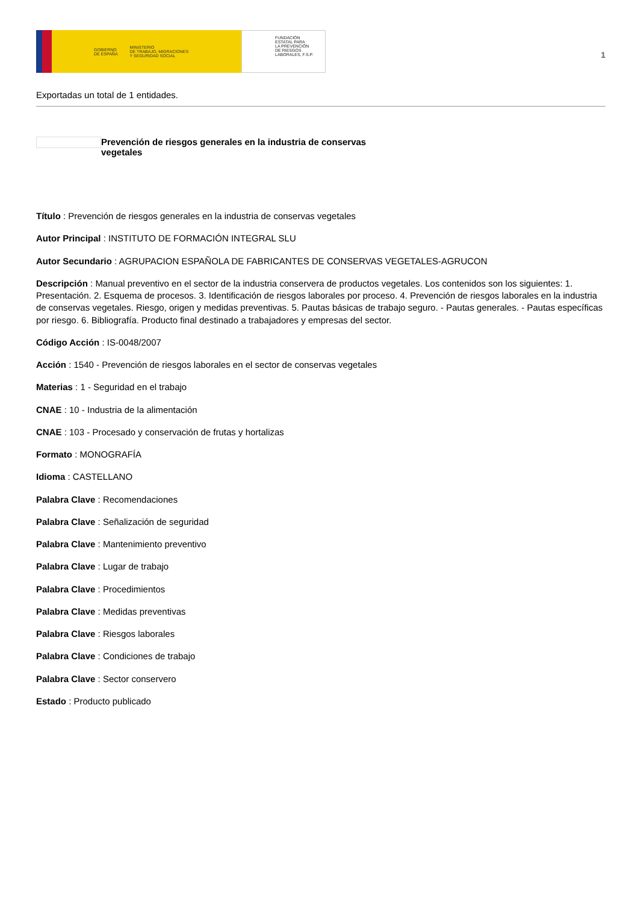GOBIERNO
DE ESPAÑA MINISTERIO
DE TRABAJO, MIGRACIONES
Y SEGURIDAD SOCIAL
FUNDACIÓN
ESTATAL PARA
LA PREVENCIÓN
DE RIESGOS
LABORALES, F.S.P.
1
Exportadas un total de 1 entidades.
Prevención de riesgos generales en la industria de conservas
vegetales
Título : Prevención de riesgos generales en la industria de conservas vegetales
Autor Principal : INSTITUTO DE FORMACIÓN INTEGRAL SLU
Autor Secundario : AGRUPACION ESPAÑOLA DE FABRICANTES DE CONSERVAS VEGETALES-AGRUCON
Descripción : Manual preventivo en el sector de la industria conservera de productos vegetales. Los contenidos son los siguientes: 1. Presentación. 2. Esquema de procesos. 3. Identificación de riesgos laborales por proceso. 4. Prevención de riesgos laborales en la industria de conservas vegetales. Riesgo, origen y medidas preventivas. 5. Pautas básicas de trabajo seguro. - Pautas generales. - Pautas específicas por riesgo. 6. Bibliografía. Producto final destinado a trabajadores y empresas del sector.
Código Acción : IS-0048/2007
Acción : 1540 - Prevención de riesgos laborales en el sector de conservas vegetales
Materias : 1 - Seguridad en el trabajo
CNAE : 10 - Industria de la alimentación
CNAE : 103 - Procesado y conservación de frutas y hortalizas
Formato : MONOGRAFÍA
Idioma : CASTELLANO
Palabra Clave : Recomendaciones
Palabra Clave : Señalización de seguridad
Palabra Clave : Mantenimiento preventivo
Palabra Clave : Lugar de trabajo
Palabra Clave : Procedimientos
Palabra Clave : Medidas preventivas
Palabra Clave : Riesgos laborales
Palabra Clave : Condiciones de trabajo
Palabra Clave : Sector conservero
Estado : Producto publicado